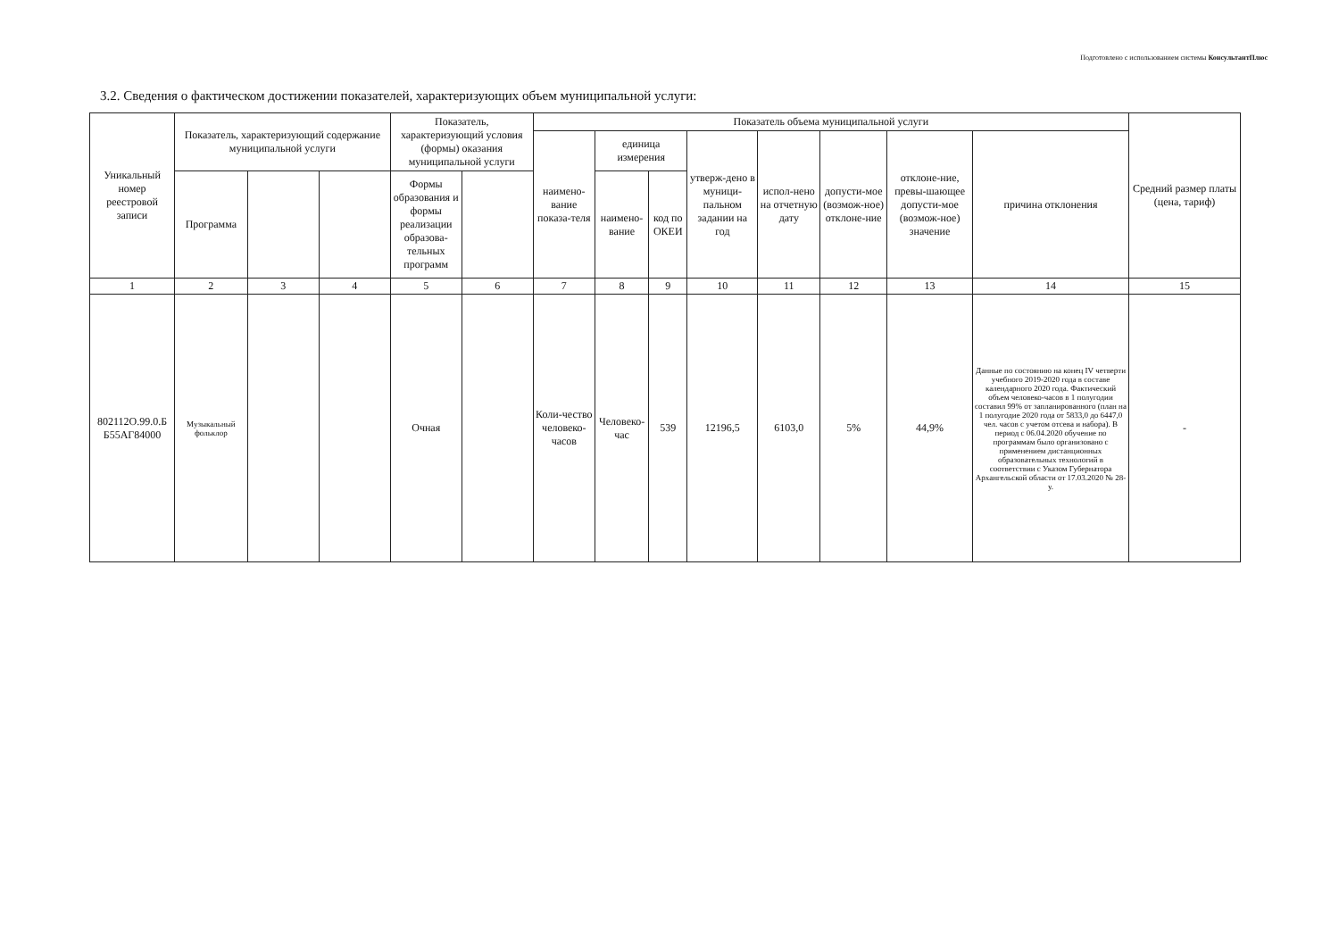Подготовлено с использованием системы КонсультантПлюс
3.2. Сведения о фактическом достижении показателей, характеризующих объем муниципальной услуги:
| Уникальный номер реестровой записи | Показатель, характеризующий содержание муниципальной услуги | | | Показатель, характеризующий условия (формы) оказания муниципальной услуги | | Показатель объема муниципальной услуги | | | | | | | | Средний размер платы (цена, тариф) |
| --- | --- | --- | --- | --- | --- | --- | --- | --- | --- | --- | --- | --- | --- | --- |
| | | | | | | наимено-вание показа-теля | единица измерения | | утверж-дено в муници-пальном задании на год | испол-нено на отчетную дату | допусти-мое (возмож-ное) отклоне-ние | отклоне-ние, превы-шающее допусти-мое (возмож-ное) значение | причина отклонения | |
| | Программа | | | Формы образования и формы реализации образова-тельных программ | | | наимено-вание | код по ОКЕИ | | | | | | |
| 1 | 2 | 3 | 4 | 5 | 6 | 7 | 8 | 9 | 10 | 11 | 12 | 13 | 14 | 15 |
| 802112О.99.0.Б Б55АГ84000 | Музыкальный фольклор | | | Очная | | Коли-чество человеко-часов | Человеко-час | 539 | 12196,5 | 6103,0 | 5% | 44,9% | Данные по состоянию на конец IV четверти учебного 2019-2020 года в составе календарного 2020 года. Фактический объем человеко-часов в 1 полугодии составил 99% от запланированного (план на 1 полугодие 2020 года от 5833,0 до 6447,0 чел. часов с учетом отсева и набора). В период с 06.04.2020 обучение по программам было организовано с применением дистанционных образовательных технологий в соответствии с Указом Губернатора Архангельской области от 17.03.2020 № 28-у. | - |